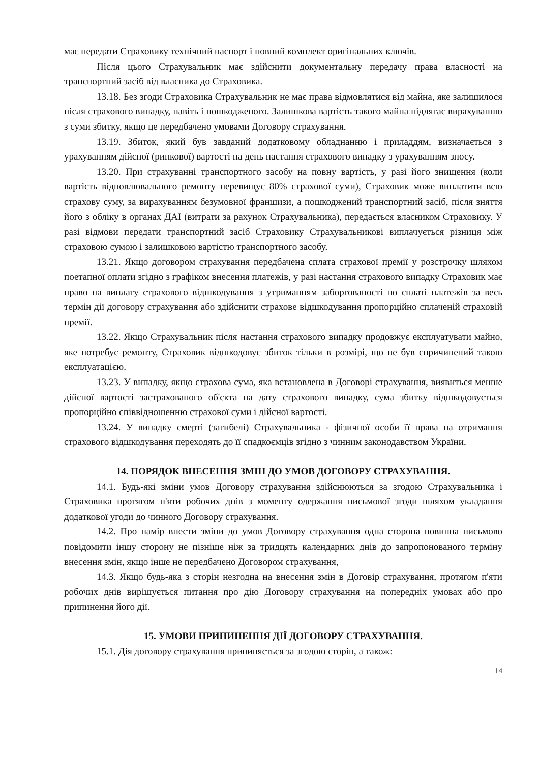має передати Страховику технічний паспорт і повний комплект оригінальних ключів.
Після цього Страхувальник має здійснити документальну передачу права власності на транспортний засіб від власника до Страховика.
13.18. Без згоди Страховика Страхувальник не має права відмовлятися від майна, яке залишилося після страхового випадку, навіть і пошкодженого. Залишкова вартість такого майна підлягає вирахуванню з суми збитку, якщо це передбачено умовами Договору страхування.
13.19. Збиток, який був завданий додатковому обладнанню і приладдям, визначається з урахуванням дійсної (ринкової) вартості на день настання страхового випадку з урахуванням зносу.
13.20. При страхуванні транспортного засобу на повну вартість, у разі його знищення (коли вартість відновлювального ремонту перевищує 80% страхової суми), Страховик може виплатити всю страхову суму, за вирахуванням безумовної франшизи, а пошкоджений транспортний засіб, після зняття його з обліку в органах ДАІ (витрати за рахунок Страхувальника), передається власником Страховику. У разі відмови передати транспортний засіб Страховику Страхувальникові виплачується різниця між страховою сумою і залишковою вартістю транспортного засобу.
13.21. Якщо договором страхування передбачена сплата страхової премії у розстрочку шляхом поетапної оплати згідно з графіком внесення платежів, у разі настання страхового випадку Страховик має право на виплату страхового відшкодування з утриманням заборгованості по сплаті платежів за весь термін дії договору страхування або здійснити страхове відшкодування пропорційно сплаченій страховій премії.
13.22. Якщо Страхувальник після настання страхового випадку продовжує експлуатувати майно, яке потребує ремонту, Страховик відшкодовує збиток тільки в розмірі, що не був спричинений такою експлуатацією.
13.23. У випадку, якщо страхова сума, яка встановлена в Договорі страхування, виявиться менше дійсної вартості застрахованого об'єкта на дату страхового випадку, сума збитку відшкодовується пропорційно співвідношенню страхової суми і дійсної вартості.
13.24. У випадку смерті (загибелі) Страхувальника - фізичної особи її права на отримання страхового відшкодування переходять до її спадкоємців згідно з чинним законодавством України.
14. ПОРЯДОК ВНЕСЕННЯ ЗМІН ДО УМОВ ДОГОВОРУ СТРАХУВАННЯ.
14.1. Будь-які зміни умов Договору страхування здійснюються за згодою Страхувальника і Страховика протягом п'яти робочих днів з моменту одержання письмової згоди шляхом укладання додаткової угоди до чинного Договору страхування.
14.2. Про намір внести зміни до умов Договору страхування одна сторона повинна письмово повідомити іншу сторону не пізніше ніж за тридцять календарних днів до запропонованого терміну внесення змін, якщо інше не передбачено Договором страхування,
14.3. Якщо будь-яка з сторін незгодна на внесення змін в Договір страхування, протягом п'яти робочих днів вирішується питання про дію Договору страхування на попередніх умовах або про припинення його дії.
15. УМОВИ ПРИПИНЕННЯ ДІЇ ДОГОВОРУ СТРАХУВАННЯ.
15.1. Дія договору страхування припиняється за згодою сторін, а також:
14